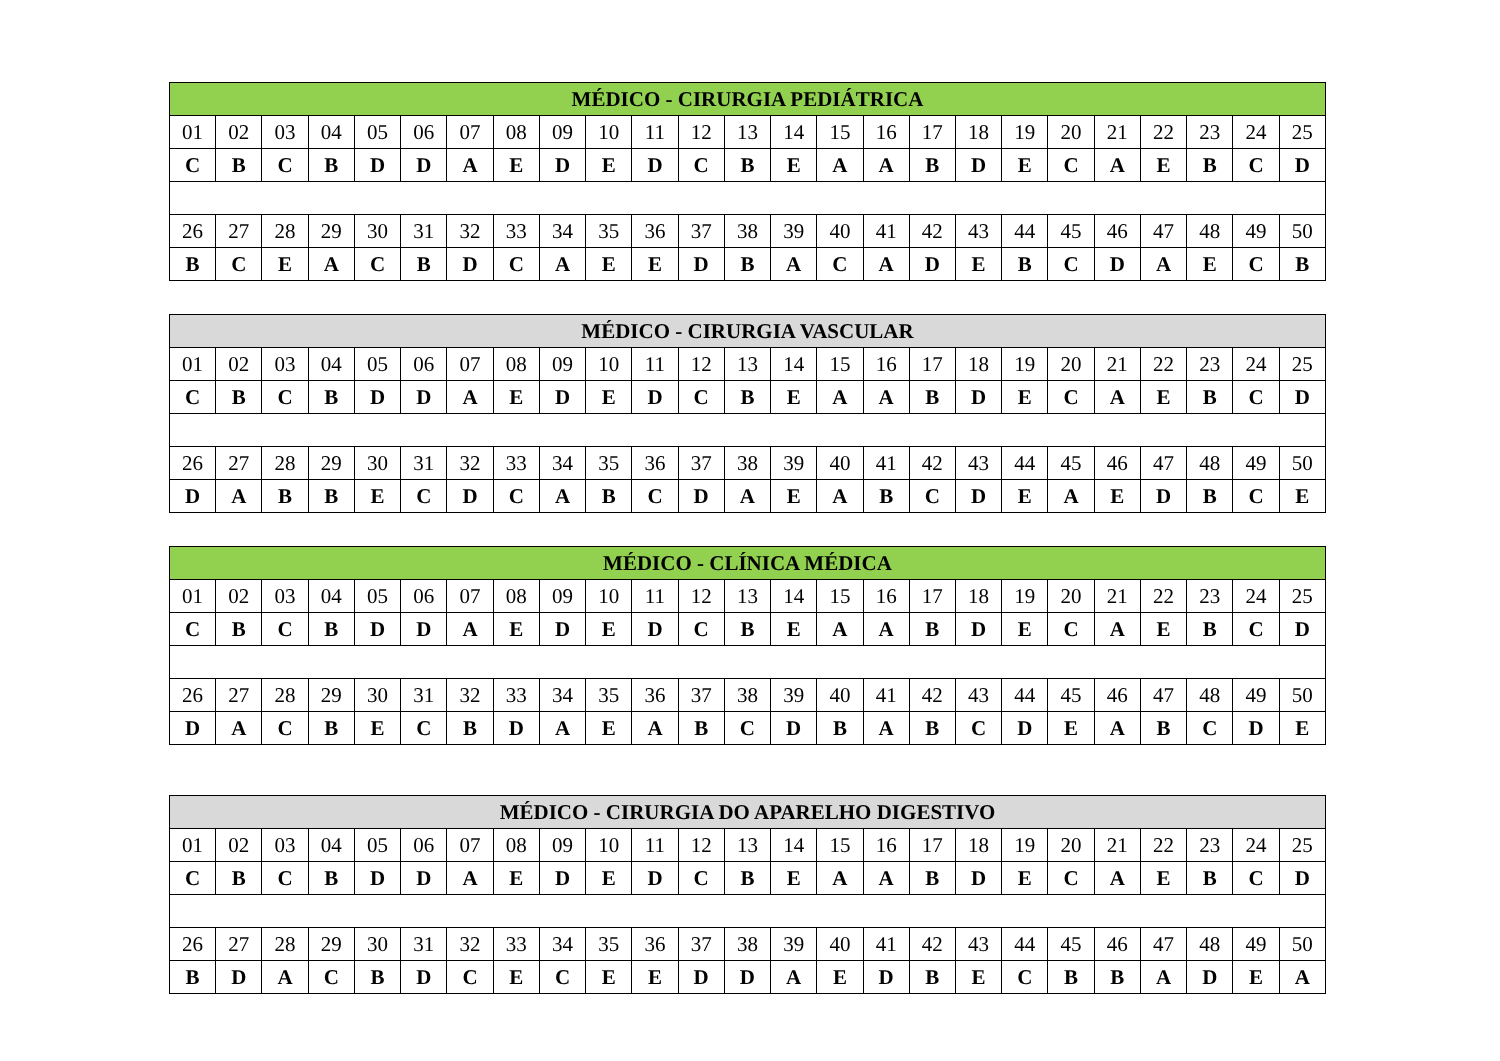| MÉDICO - CIRURGIA PEDIÁTRICA | | | | | | | | | | | | | | | | | | | | | | | | |
| --- | --- | --- | --- | --- | --- | --- | --- | --- | --- | --- | --- | --- | --- | --- | --- | --- | --- | --- | --- | --- | --- | --- | --- | --- |
| 01 | 02 | 03 | 04 | 05 | 06 | 07 | 08 | 09 | 10 | 11 | 12 | 13 | 14 | 15 | 16 | 17 | 18 | 19 | 20 | 21 | 22 | 23 | 24 | 25 |
| C | B | C | B | D | D | A | E | D | E | D | C | B | E | A | A | B | D | E | C | A | E | B | C | D |
| 26 | 27 | 28 | 29 | 30 | 31 | 32 | 33 | 34 | 35 | 36 | 37 | 38 | 39 | 40 | 41 | 42 | 43 | 44 | 45 | 46 | 47 | 48 | 49 | 50 |
| B | C | E | A | C | B | D | C | A | E | E | D | B | A | C | A | D | E | B | C | D | A | E | C | B |
| MÉDICO - CIRURGIA VASCULAR | | | | | | | | | | | | | | | | | | | | | | | | |
| --- | --- | --- | --- | --- | --- | --- | --- | --- | --- | --- | --- | --- | --- | --- | --- | --- | --- | --- | --- | --- | --- | --- | --- | --- |
| 01 | 02 | 03 | 04 | 05 | 06 | 07 | 08 | 09 | 10 | 11 | 12 | 13 | 14 | 15 | 16 | 17 | 18 | 19 | 20 | 21 | 22 | 23 | 24 | 25 |
| C | B | C | B | D | D | A | E | D | E | D | C | B | E | A | A | B | D | E | C | A | E | B | C | D |
| 26 | 27 | 28 | 29 | 30 | 31 | 32 | 33 | 34 | 35 | 36 | 37 | 38 | 39 | 40 | 41 | 42 | 43 | 44 | 45 | 46 | 47 | 48 | 49 | 50 |
| D | A | B | B | E | C | D | C | A | B | C | D | A | E | A | B | C | D | E | A | E | D | B | C | E |
| MÉDICO - CLÍNICA MÉDICA | | | | | | | | | | | | | | | | | | | | | | | | |
| --- | --- | --- | --- | --- | --- | --- | --- | --- | --- | --- | --- | --- | --- | --- | --- | --- | --- | --- | --- | --- | --- | --- | --- | --- |
| 01 | 02 | 03 | 04 | 05 | 06 | 07 | 08 | 09 | 10 | 11 | 12 | 13 | 14 | 15 | 16 | 17 | 18 | 19 | 20 | 21 | 22 | 23 | 24 | 25 |
| C | B | C | B | D | D | A | E | D | E | D | C | B | E | A | A | B | D | E | C | A | E | B | C | D |
| 26 | 27 | 28 | 29 | 30 | 31 | 32 | 33 | 34 | 35 | 36 | 37 | 38 | 39 | 40 | 41 | 42 | 43 | 44 | 45 | 46 | 47 | 48 | 49 | 50 |
| D | A | C | B | E | C | B | D | A | E | A | B | C | D | B | A | B | C | D | E | A | B | C | D | E |
| MÉDICO - CIRURGIA DO APARELHO DIGESTIVO | | | | | | | | | | | | | | | | | | | | | | | | |
| --- | --- | --- | --- | --- | --- | --- | --- | --- | --- | --- | --- | --- | --- | --- | --- | --- | --- | --- | --- | --- | --- | --- | --- | --- |
| 01 | 02 | 03 | 04 | 05 | 06 | 07 | 08 | 09 | 10 | 11 | 12 | 13 | 14 | 15 | 16 | 17 | 18 | 19 | 20 | 21 | 22 | 23 | 24 | 25 |
| C | B | C | B | D | D | A | E | D | E | D | C | B | E | A | A | B | D | E | C | A | E | B | C | D |
| 26 | 27 | 28 | 29 | 30 | 31 | 32 | 33 | 34 | 35 | 36 | 37 | 38 | 39 | 40 | 41 | 42 | 43 | 44 | 45 | 46 | 47 | 48 | 49 | 50 |
| B | D | A | C | B | D | C | E | C | E | E | D | D | A | E | D | B | E | C | B | B | A | D | E | A |